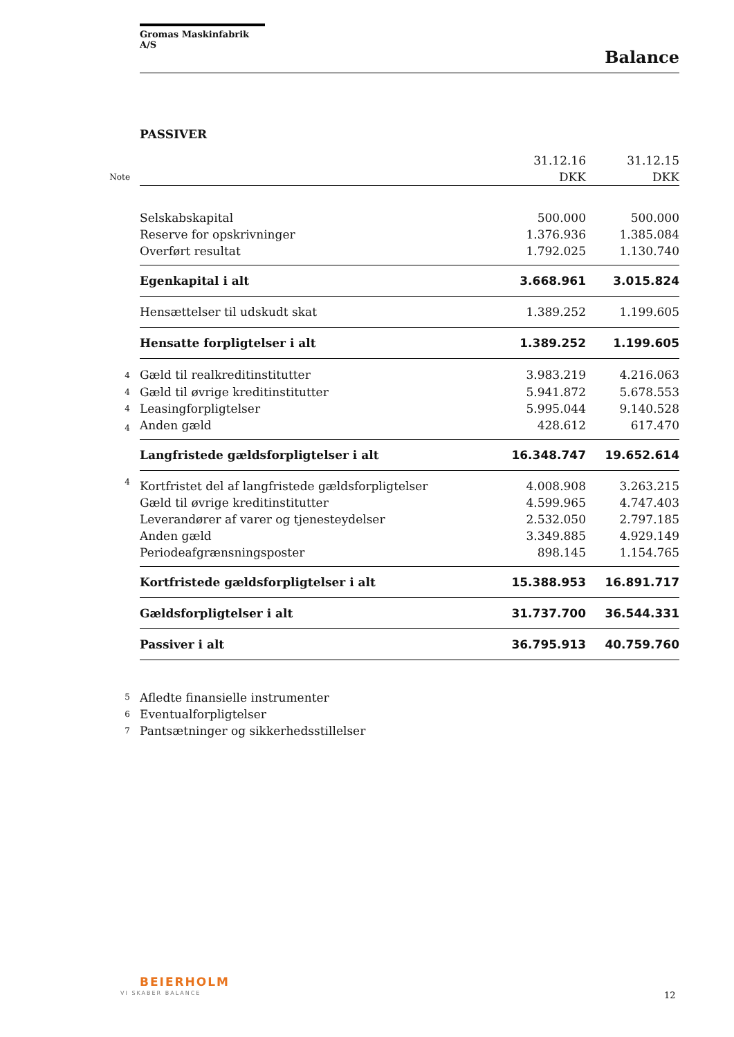Gromas Maskinfabrik A/S
Balance
PASSIVER
| | | 31.12.16 | 31.12.15 |
| Note | | DKK | DKK |
| | Selskabskapital | 500.000 | 500.000 |
| | Reserve for opskrivninger | 1.376.936 | 1.385.084 |
| | Overført resultat | 1.792.025 | 1.130.740 |
| | Egenkapital i alt | 3.668.961 | 3.015.824 |
| | Hensættelser til udskudt skat | 1.389.252 | 1.199.605 |
| | Hensatte forpligtelser i alt | 1.389.252 | 1.199.605 |
| 4 | Gæld til realkreditinstitutter | 3.983.219 | 4.216.063 |
| 4 | Gæld til øvrige kreditinstitutter | 5.941.872 | 5.678.553 |
| 4 | Leasingforpligtelser | 5.995.044 | 9.140.528 |
| 4 | Anden gæld | 428.612 | 617.470 |
| | Langfristede gældsforpligtelser i alt | 16.348.747 | 19.652.614 |
| 4 | Kortfristet del af langfristede gældsforpligtelser | 4.008.908 | 3.263.215 |
| | Gæld til øvrige kreditinstitutter | 4.599.965 | 4.747.403 |
| | Leverandører af varer og tjenesteydelser | 2.532.050 | 2.797.185 |
| | Anden gæld | 3.349.885 | 4.929.149 |
| | Periodeafgrænsningsposter | 898.145 | 1.154.765 |
| | Kortfristede gældsforpligtelser i alt | 15.388.953 | 16.891.717 |
| | Gældsforpligtelser i alt | 31.737.700 | 36.544.331 |
| | Passiver i alt | 36.795.913 | 40.759.760 |
| 5 | Afledte finansielle instrumenter | | |
| 6 | Eventualforpligtelser | | |
| 7 | Pantsætninger og sikkerhedsstillelser | | |
BEIERHOLM
VI SKABER BALANCE 12